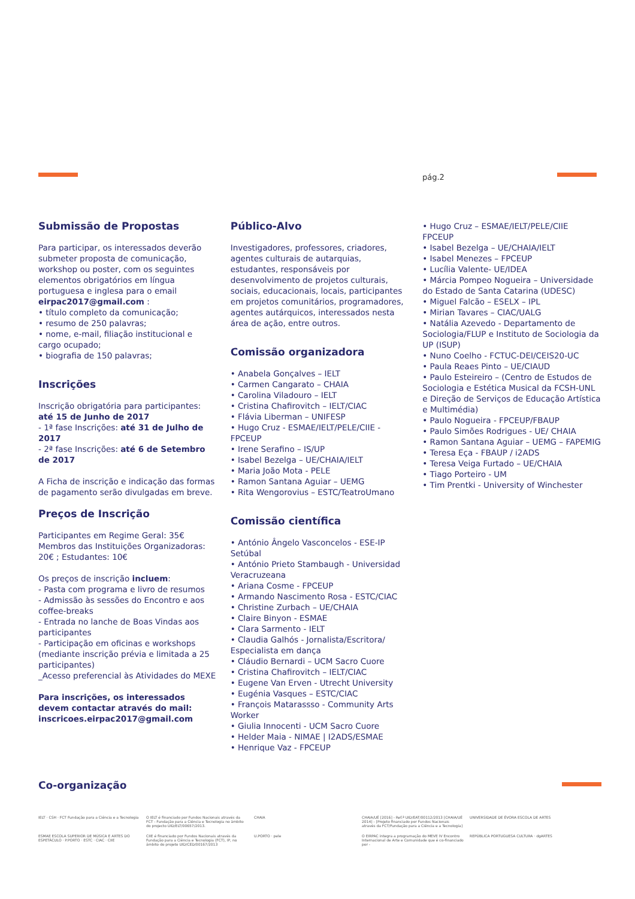pág.2
Submissão de Propostas
Para participar, os interessados deverão submeter proposta de comunicação, workshop ou poster, com os seguintes elementos obrigatórios em língua portuguesa e inglesa para o email eirpac2017@gmail.com :
• título completo da comunicação;
• resumo de 250 palavras;
• nome, e-mail, filiação institucional e cargo ocupado;
• biografia de 150 palavras;
Inscrições
Inscrição obrigatória para participantes:
até 15 de Junho de 2017
- 1ª fase Inscrições: até 31 de Julho de 2017
- 2ª fase Inscrições: até 6 de Setembro de 2017
A Ficha de inscrição e indicação das formas de pagamento serão divulgadas em breve.
Preços de Inscrição
Participantes em Regime Geral: 35€
Membros das Instituições Organizadoras: 20€ ; Estudantes: 10€
Os preços de inscrição incluem:
- Pasta com programa e livro de resumos
- Admissão às sessões do Encontro e aos coffee-breaks
- Entrada no lanche de Boas Vindas aos participantes
- Participação em oficinas e workshops (mediante inscrição prévia e limitada a 25 participantes)
_Acesso preferencial às Atividades do MEXE
Para inscrições, os interessados devem contactar através do mail: inscricoes.eirpac2017@gmail.com
Público-Alvo
Investigadores, professores, criadores, agentes culturais de autarquias, estudantes, responsáveis por desenvolvimento de projetos culturais, sociais, educacionais, locais, participantes em projetos comunitários, programadores, agentes autárquicos, interessados nesta área de ação, entre outros.
Comissão organizadora
• Anabela Gonçalves – IELT
• Carmen Cangarato – CHAIA
• Carolina Viladouro – IELT
• Cristina Chafirovitch – IELT/CIAC
• Flávia Liberman – UNIFESP
• Hugo Cruz - ESMAE/IELT/PELE/CIIE - FPCEUP
• Irene Serafino – IS/UP
• Isabel Bezelga – UE/CHAIA/IELT
• Maria João Mota - PELE
• Ramon Santana Aguiar – UEMG
• Rita Wengorovius – ESTC/TeatroUmano
Comissão científica
• António Ângelo Vasconcelos - ESE-IP Setúbal
• António Prieto Stambaugh - Universidad Veracruzeana
• Ariana Cosme - FPCEUP
• Armando Nascimento Rosa - ESTC/CIAC
• Christine Zurbach – UE/CHAIA
• Claire Binyon - ESMAE
• Clara Sarmento - IELT
• Claudia Galhós - Jornalista/Escritora/ Especialista em dança
• Cláudio Bernardi – UCM Sacro Cuore
• Cristina Chafirovitch – IELT/CIAC
• Eugene Van Erven - Utrecht University
• Eugénia Vasques – ESTC/CIAC
• François Matarassso - Community Arts Worker
• Giulia Innocenti - UCM Sacro Cuore
• Helder Maia - NIMAE | I2ADS/ESMAE
• Henrique Vaz - FPCEUP
• Hugo Cruz – ESMAE/IELT/PELE/CIIE FPCEUP
• Isabel Bezelga – UE/CHAIA/IELT
• Isabel Menezes – FPCEUP
• Lucília Valente- UE/IDEA
• Márcia Pompeo Nogueira – Universidade do Estado de Santa Catarina (UDESC)
• Miguel Falcão – ESELX – IPL
• Mirian Tavares – CIAC/UALG
• Natália Azevedo - Departamento de Sociologia/FLUP e Instituto de Sociologia da UP (ISUP)
• Nuno Coelho - FCTUC-DEI/CEIS20-UC
• Paula Reaes Pinto – UE/CIAUD
• Paulo Esteireiro – (Centro de Estudos de Sociologia e Estética Musical da FCSH-UNL e Direção de Serviços de Educação Artística e Multimédia)
• Paulo Nogueira - FPCEUP/FBAUP
• Paulo Simões Rodrigues - UE/ CHAIA
• Ramon Santana Aguiar – UEMG – FAPEMIG
• Teresa Eça - FBAUP / i2ADS
• Teresa Veiga Furtado – UE/CHAIA
• Tiago Porteiro - UM
• Tim Prentki - University of Winchester
Co-organização
IELT · CSH · FCT Fundação para a Ciência e a Tecnologia
O IELT é financiado por Fundos Nacionais através da FCT - Fundação para a Ciência e Tecnologia no âmbito do projecto UID/ELT/00657/2013.
CHAIA
CHAIA/UÉ [2016] - Ref.ª UID/EAT/00112/2013 [CHAIA/UÉ 2014] - [Projeto financiado por Fundos Nacionais através da FCT/Fundação para a Ciência e a Tecnologia]
UNIVERSIDADE DE ÉVORA ESCOLA DE ARTES
ESMAE ESCOLA SUPERIOR DE MÚSICA E ARTES DO ESPETÁCULO · P.PORTO · ESTC · CIAC · CIIE
CIIE é financiado por Fundos Nacionais através da Fundação para a Ciência e Tecnologia (FCT), IP, no âmbito do projeto UID/CED/00167/2013
U.PORTO · pele
O EIRPAC integra a programação do MEVE IV Encontro Internacional de Arte e Comunidade que é co-financiado por -
REPÚBLICA PORTUGUESA CULTURA · dgARTES